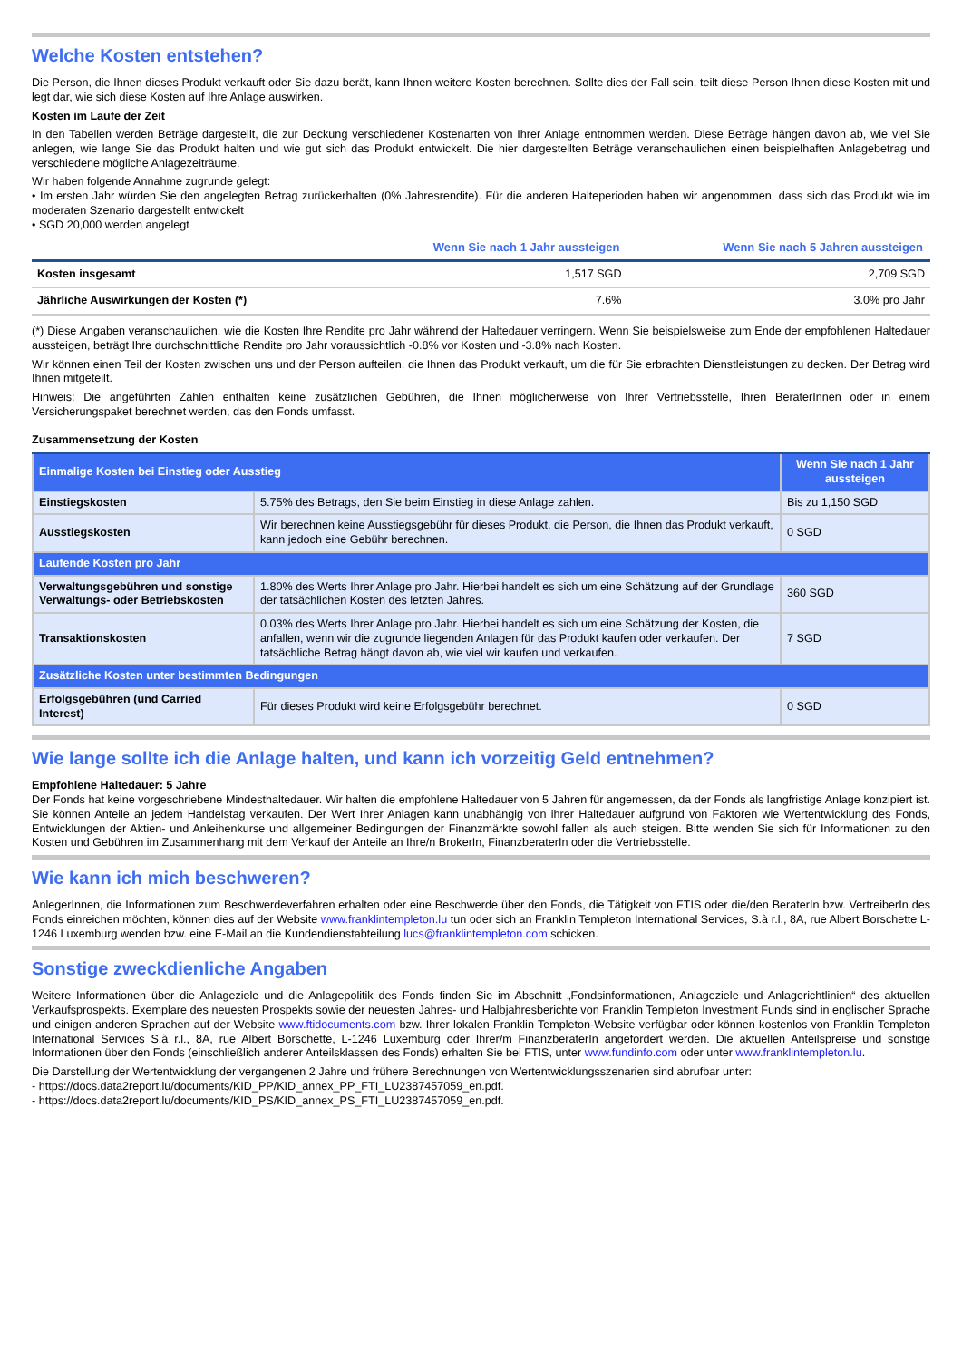Welche Kosten entstehen?
Die Person, die Ihnen dieses Produkt verkauft oder Sie dazu berät, kann Ihnen weitere Kosten berechnen. Sollte dies der Fall sein, teilt diese Person Ihnen diese Kosten mit und legt dar, wie sich diese Kosten auf Ihre Anlage auswirken.
Kosten im Laufe der Zeit
In den Tabellen werden Beträge dargestellt, die zur Deckung verschiedener Kostenarten von Ihrer Anlage entnommen werden. Diese Beträge hängen davon ab, wie viel Sie anlegen, wie lange Sie das Produkt halten und wie gut sich das Produkt entwickelt. Die hier dargestellten Beträge veranschaulichen einen beispielhaften Anlagebetrag und verschiedene mögliche Anlagezeiträume.
Wir haben folgende Annahme zugrunde gelegt:
• Im ersten Jahr würden Sie den angelegten Betrag zurückerhalten (0% Jahresrendite). Für die anderen Halteperioden haben wir angenommen, dass sich das Produkt wie im moderaten Szenario dargestellt entwickelt
• SGD 20,000 werden angelegt
| | Wenn Sie nach 1 Jahr aussteigen | Wenn Sie nach 5 Jahren aussteigen |
| --- | --- | --- |
| Kosten insgesamt | 1,517 SGD | 2,709 SGD |
| Jährliche Auswirkungen der Kosten (*) | 7.6% | 3.0% pro Jahr |
(*) Diese Angaben veranschaulichen, wie die Kosten Ihre Rendite pro Jahr während der Haltedauer verringern. Wenn Sie beispielsweise zum Ende der empfohlenen Haltedauer aussteigen, beträgt Ihre durchschnittliche Rendite pro Jahr voraussichtlich -0.8% vor Kosten und -3.8% nach Kosten.
Wir können einen Teil der Kosten zwischen uns und der Person aufteilen, die Ihnen das Produkt verkauft, um die für Sie erbrachten Dienstleistungen zu decken. Der Betrag wird Ihnen mitgeteilt.
Hinweis: Die angeführten Zahlen enthalten keine zusätzlichen Gebühren, die Ihnen möglicherweise von Ihrer Vertriebsstelle, Ihren BeraterInnen oder in einem Versicherungspaket berechnet werden, das den Fonds umfasst.
Zusammensetzung der Kosten
| Einmalige Kosten bei Einstieg oder Ausstieg | | Wenn Sie nach 1 Jahr aussteigen |
| Einstiegskosten | 5.75% des Betrags, den Sie beim Einstieg in diese Anlage zahlen. | Bis zu 1,150 SGD |
| Ausstiegskosten | Wir berechnen keine Ausstiegsgebühr für dieses Produkt, die Person, die Ihnen das Produkt verkauft, kann jedoch eine Gebühr berechnen. | 0 SGD |
| Laufende Kosten pro Jahr | | |
| Verwaltungsgebühren und sonstige Verwaltungs- oder Betriebskosten | 1.80% des Werts Ihrer Anlage pro Jahr. Hierbei handelt es sich um eine Schätzung auf der Grundlage der tatsächlichen Kosten des letzten Jahres. | 360 SGD |
| Transaktionskosten | 0.03% des Werts Ihrer Anlage pro Jahr. Hierbei handelt es sich um eine Schätzung der Kosten, die anfallen, wenn wir die zugrunde liegenden Anlagen für das Produkt kaufen oder verkaufen. Der tatsächliche Betrag hängt davon ab, wie viel wir kaufen und verkaufen. | 7 SGD |
| Zusätzliche Kosten unter bestimmten Bedingungen | | |
| Erfolgsgebühren (und Carried Interest) | Für dieses Produkt wird keine Erfolgsgebühr berechnet. | 0 SGD |
Wie lange sollte ich die Anlage halten, und kann ich vorzeitig Geld entnehmen?
Empfohlene Haltedauer: 5 Jahre
Der Fonds hat keine vorgeschriebene Mindesthaltedauer. Wir halten die empfohlene Haltedauer von 5 Jahren für angemessen, da der Fonds als langfristige Anlage konzipiert ist. Sie können Anteile an jedem Handelstag verkaufen. Der Wert Ihrer Anlagen kann unabhängig von ihrer Haltedauer aufgrund von Faktoren wie Wertentwicklung des Fonds, Entwicklungen der Aktien- und Anleihenkurse und allgemeiner Bedingungen der Finanzmärkte sowohl fallen als auch steigen. Bitte wenden Sie sich für Informationen zu den Kosten und Gebühren im Zusammenhang mit dem Verkauf der Anteile an Ihre/n BrokerIn, FinanzberaterIn oder die Vertriebsstelle.
Wie kann ich mich beschweren?
AnlegerInnen, die Informationen zum Beschwerdeverfahren erhalten oder eine Beschwerde über den Fonds, die Tätigkeit von FTIS oder die/den BeraterIn bzw. VertreiberIn des Fonds einreichen möchten, können dies auf der Website www.franklintempleton.lu tun oder sich an Franklin Templeton International Services, S.à r.l., 8A, rue Albert Borschette L-1246 Luxemburg wenden bzw. eine E-Mail an die Kundendienstabteilung lucs@franklintempleton.com schicken.
Sonstige zweckdienliche Angaben
Weitere Informationen über die Anlageziele und die Anlagepolitik des Fonds finden Sie im Abschnitt „Fondsinformationen, Anlageziele und Anlagerichtlinien“ des aktuellen Verkaufsprospekts. Exemplare des neuesten Prospekts sowie der neuesten Jahres- und Halbjahresberichte von Franklin Templeton Investment Funds sind in englischer Sprache und einigen anderen Sprachen auf der Website www.ftidocuments.com bzw. Ihrer lokalen Franklin Templeton-Website verfügbar oder können kostenlos von Franklin Templeton International Services S.à r.l., 8A, rue Albert Borschette, L-1246 Luxemburg oder Ihrer/m FinanzberaterIn angefordert werden. Die aktuellen Anteilspreise und sonstige Informationen über den Fonds (einschließlich anderer Anteilsklassen des Fonds) erhalten Sie bei FTIS, unter www.fundinfo.com oder unter www.franklintempleton.lu.
Die Darstellung der Wertentwicklung der vergangenen 2 Jahre und frühere Berechnungen von Wertentwicklungsszenarien sind abrufbar unter:
- https://docs.data2report.lu/documents/KID_PP/KID_annex_PP_FTI_LU2387457059_en.pdf.
- https://docs.data2report.lu/documents/KID_PS/KID_annex_PS_FTI_LU2387457059_en.pdf.